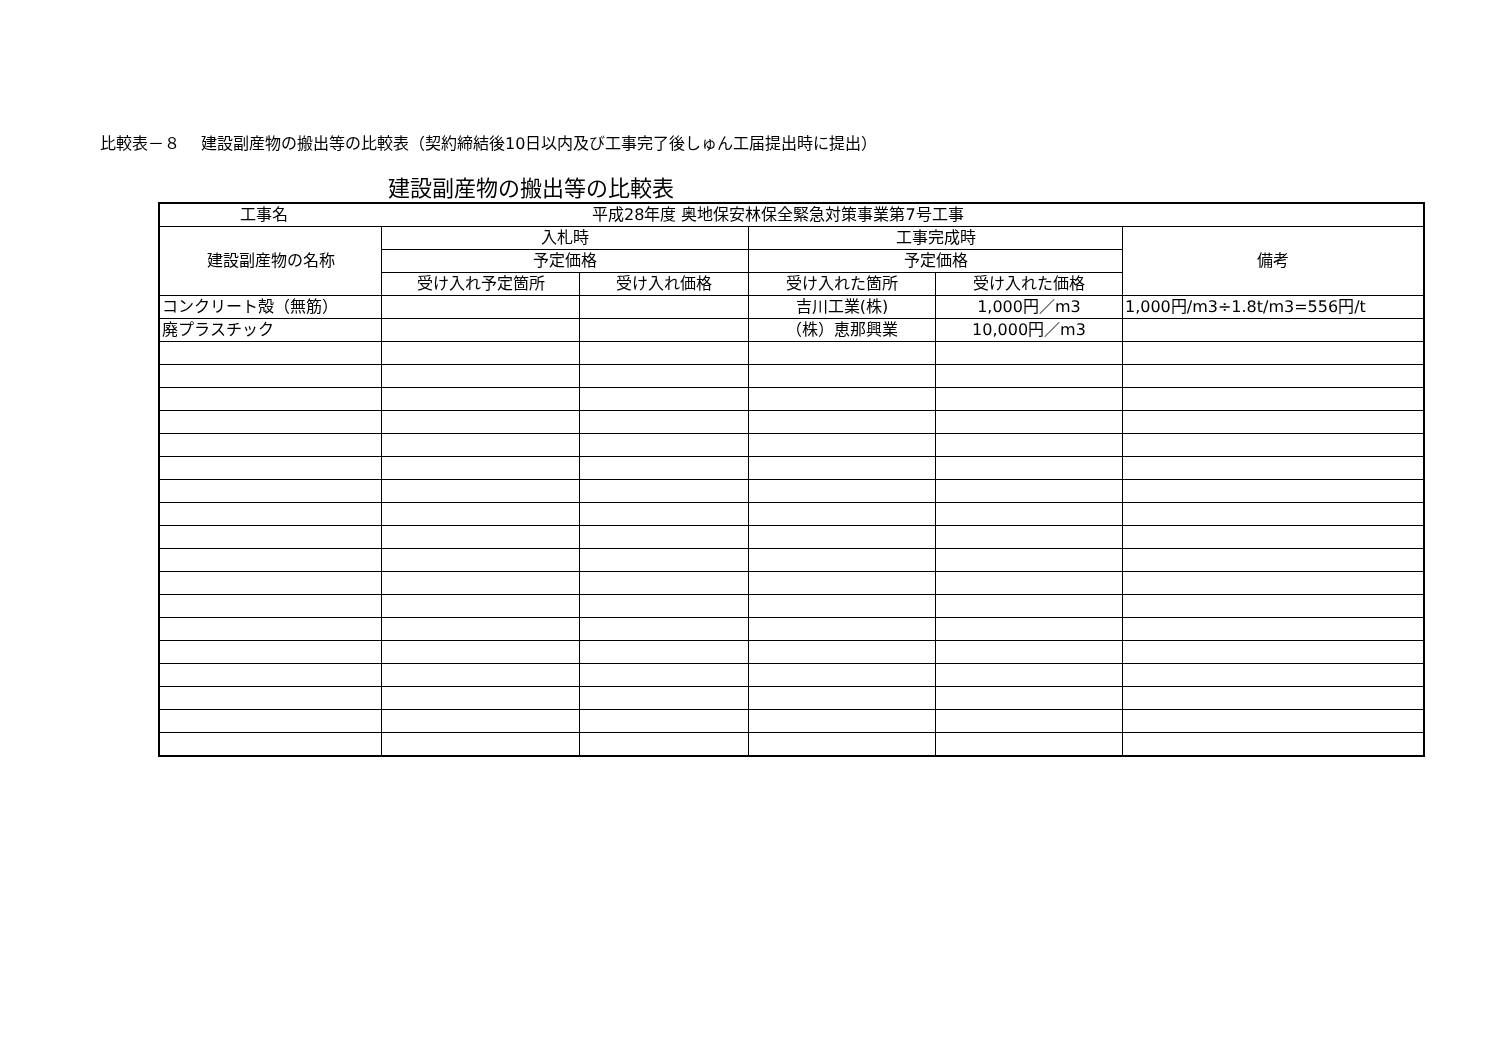比較表－８　 建設副産物の搬出等の比較表（契約締結後10日以内及び工事完了後しゅん工届提出時に提出）
建設副産物の搬出等の比較表
| 工事名 平成28年度 奥地保安林保全緊急対策事業第7号工事 | | | | | |
| 建設副産物の名称 | 入札時 | | 工事完成時 | | 備考 |
| | 予定価格 | | 予定価格 | | |
| | 受け入れ予定箇所 | 受け入れ価格 | 受け入れた箇所 | 受け入れた価格 | |
| コンクリート殻（無筋） | | | 吉川工業(株) | 1,000円／m3 | 1,000円/m3÷1.8t/m3=556円/t |
| 廃プラスチック | | | （株）恵那興業 | 10,000円／m3 | |